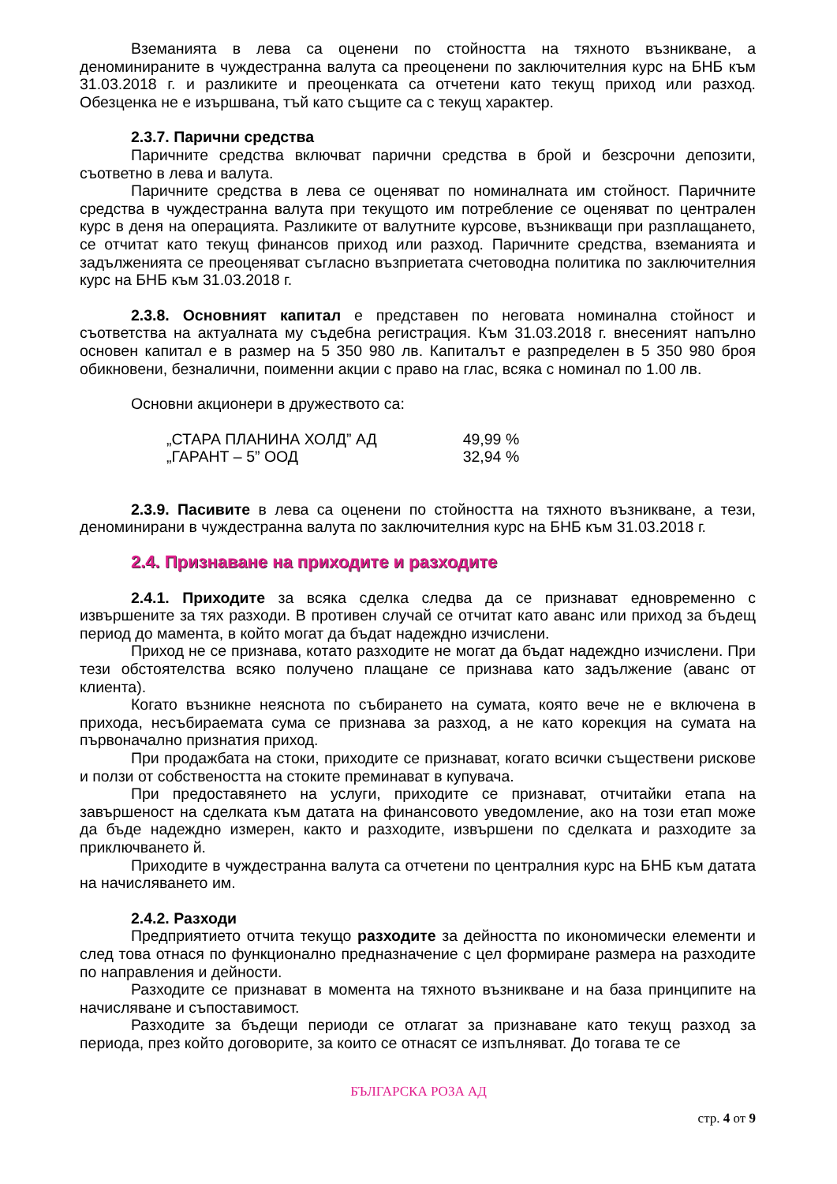Вземанията в лева са оценени по стойността на тяхното възникване, а деноминираните в чуждестранна валута са преоценени по заключителния курс на БНБ към 31.03.2018 г. и разликите и преоценката са отчетени като текущ приход или разход. Обезценка не е изършвана, тъй като същите са с текущ характер.
2.3.7. Парични средства
Паричните средства включват парични средства в брой и безсрочни депозити, съответно в лева и валута.
Паричните средства в лева се оценяват по номиналната им стойност. Паричните средства в чуждестранна валута при текущото им потребление се оценяват по централен курс в деня на операцията. Разликите от валутните курсове, възникващи при разплащането, се отчитат като текущ финансов приход или разход. Паричните средства, вземанията и задълженията се преоценяват съгласно възприетата счетоводна политика по заключителния курс на БНБ към 31.03.2018 г.
2.3.8. Основният капитал е представен по неговата номинална стойност и съответства на актуалната му съдебна регистрация. Към 31.03.2018 г. внесеният напълно основен капитал е в размер на 5 350 980 лв. Капиталът е разпределен в 5 350 980 броя обикновени, безналични, поименни акции с право на глас, всяка с номинал по 1.00 лв.
Основни акционери в дружеството са:
| „СТАРА ПЛАНИНА ХОЛД” АД | 49,99 % |
| „ГАРАНТ – 5” ООД | 32,94 % |
2.3.9. Пасивите в лева са оценени по стойността на тяхното възникване, а тези, деноминирани в чуждестранна валута по заключителния курс на БНБ към 31.03.2018 г.
2.4. Признаване на приходите и разходите
2.4.1. Приходите за всяка сделка следва да се признават едновременно с извършените за тях разходи. В противен случай се отчитат като аванс или приход за бъдещ период до мамента, в който могат да бъдат надеждно изчислени.
Приход не се признава, котато разходите не могат да бъдат надеждно изчислени. При тези обстоятелства всяко получено плащане се признава като задължение (аванс от клиента).
Когато възникне неяснота по събирането на сумата, която вече не е включена в прихода, несъбираемата сума се признава за разход, а не като корекция на сумата на първоначално признатия приход.
При продажбата на стоки, приходите се признават, когато всички съществени рискове и ползи от собствеността на стоките преминават в купувача.
При предоставянето на услуги, приходите се признават, отчитайки етапа на завършеност на сделката към датата на финансовото уведомление, ако на този етап може да бъде надеждно измерен, както и разходите, извършени по сделката и разходите за приключването й.
Приходите в чуждестранна валута са отчетени по централния курс на БНБ към датата на начисляването им.
2.4.2. Разходи
Предприятието отчита текущо разходите за дейността по икономически елементи и след това отнася по функционално предназначение с цел формиране размера на разходите по направления и дейности.
Разходите се признават в момента на тяхното възникване и на база принципите на начисляване и съпоставимост.
Разходите за бъдещи периоди се отлагат за признаване като текущ разход за периода, през който договорите, за които се отнасят се изпълняват. До тогава те се
БЪЛГАРСКА РОЗА АД
стр. 4 от 9